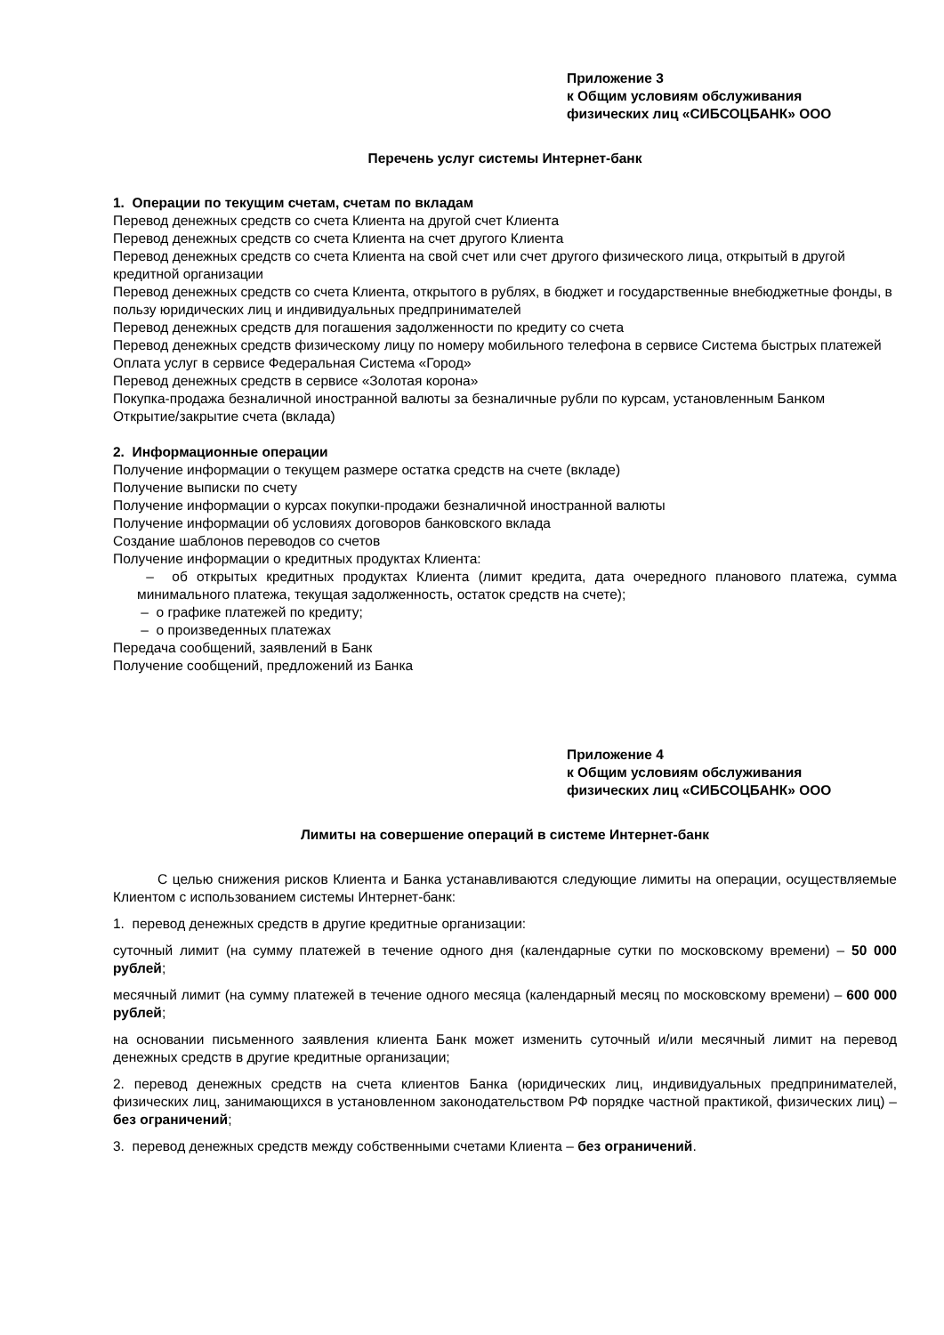Приложение 3
к Общим условиям обслуживания
физических лиц «СИБСОЦБАНК» ООО
Перечень услуг системы Интернет-банк
1. Операции по текущим счетам, счетам по вкладам
Перевод денежных средств со счета Клиента на другой счет Клиента
Перевод денежных средств со счета Клиента на счет другого Клиента
Перевод денежных средств со счета Клиента на свой счет или счет другого физического лица, открытый в другой кредитной организации
Перевод денежных средств со счета Клиента, открытого в рублях, в бюджет и государственные внебюджетные фонды, в пользу юридических лиц и индивидуальных предпринимателей
Перевод денежных средств для погашения задолженности по кредиту со счета
Перевод денежных средств физическому лицу по номеру мобильного телефона в сервисе Система быстрых платежей
Оплата услуг в сервисе Федеральная Система «Город»
Перевод денежных средств в сервисе «Золотая корона»
Покупка-продажа безналичной иностранной валюты за безналичные рубли по курсам, установленным Банком
Открытие/закрытие счета (вклада)
2. Информационные операции
Получение информации о текущем размере остатка средств на счете (вкладе)
Получение выписки по счету
Получение информации о курсах покупки-продажи безналичной иностранной валюты
Получение информации об условиях договоров банковского вклада
Создание шаблонов переводов со счетов
Получение информации о кредитных продуктах Клиента:
– об открытых кредитных продуктах Клиента (лимит кредита, дата очередного планового платежа, сумма минимального платежа, текущая задолженность, остаток средств на счете);
– о графике платежей по кредиту;
– о произведенных платежах
Передача сообщений, заявлений в Банк
Получение сообщений, предложений из Банка
Приложение 4
к Общим условиям обслуживания
физических лиц «СИБСОЦБАНК» ООО
Лимиты на совершение операций в системе Интернет-банк
С целью снижения рисков Клиента и Банка устанавливаются следующие лимиты на операции, осуществляемые Клиентом с использованием системы Интернет-банк:
1. перевод денежных средств в другие кредитные организации:
суточный лимит (на сумму платежей в течение одного дня (календарные сутки по московскому времени) – 50 000 рублей;
месячный лимит (на сумму платежей в течение одного месяца (календарный месяц по московскому времени) – 600 000 рублей;
на основании письменного заявления клиента Банк может изменить суточный и/или месячный лимит на перевод денежных средств в другие кредитные организации;
2. перевод денежных средств на счета клиентов Банка (юридических лиц, индивидуальных предпринимателей, физических лиц, занимающихся в установленном законодательством РФ порядке частной практикой, физических лиц) – без ограничений;
3. перевод денежных средств между собственными счетами Клиента – без ограничений.